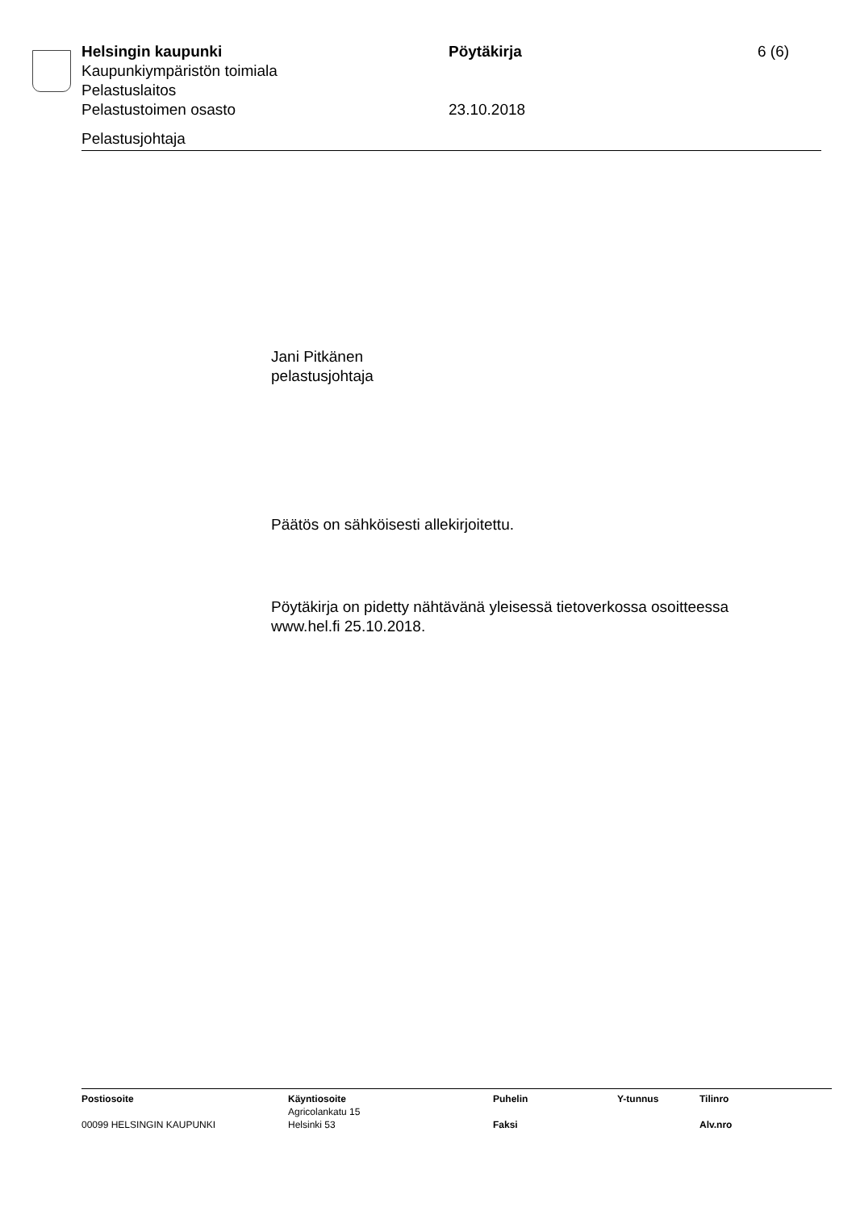Helsingin kaupunki Pöytäkirja 6 (6)
Kaupunkiympäristön toimiala
Pelastuslaitos
Pelastustoimen osasto 23.10.2018
Pelastusjohtaja
Jani Pitkänen
pelastusjohtaja
Päätös on sähköisesti allekirjoitettu.
Pöytäkirja on pidetty nähtävänä yleisessä tietoverkossa osoitteessa
www.hel.fi 25.10.2018.
| Postiosoite | Käyntiosoite | Puhelin | Y-tunnus | Tilinro |
| | Agricolankatu 15 | | | |
| 00099 HELSINGIN KAUPUNKI | Helsinki 53 | Faksi | | Alv.nro |